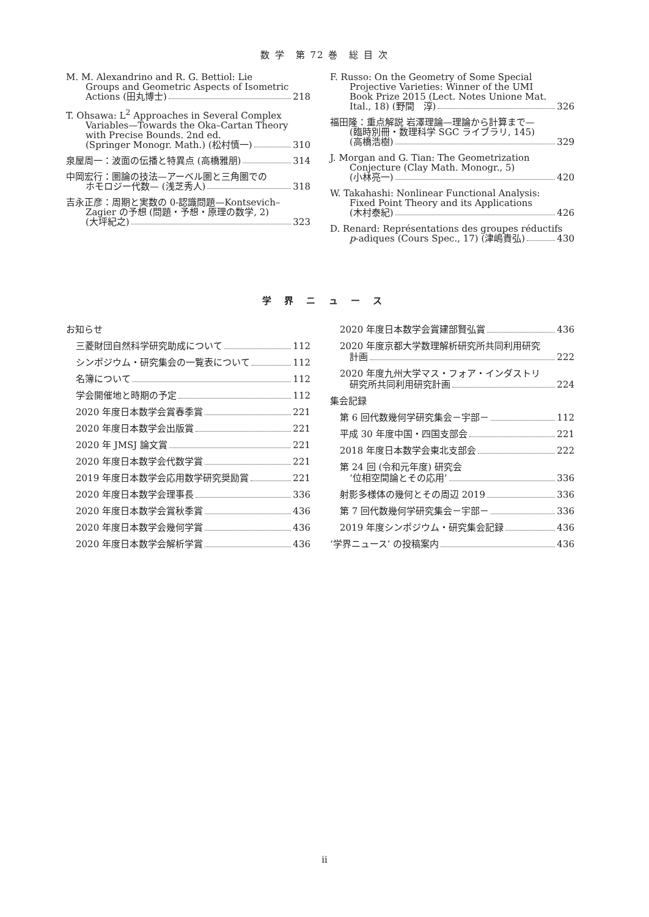数 学　第 72 巻　総 目 次
M. M. Alexandrino and R. G. Bettiol: Lie
Groups and Geometric Aspects of Isometric
Actions (田丸博士) 218
T. Ohsawa: L<sup>2</sup> Approaches in Several Complex
Variables—Towards the Oka–Cartan Theory
with Precise Bounds. 2nd ed.
(Springer Monogr. Math.) (松村慎一) 310
泉屋周一：波面の伝播と特異点 (高橋雅朋) 314
中岡宏行：圏論の技法—アーベル圏と三角圏での
ホモロジー代数— (浅芝秀人) 318
吉永正彦：周期と実数の 0-認識問題—Kontsevich–
Zagier の予想 (問題・予想・原理の数学, 2)
(大坪紀之) 323
F. Russo: On the Geometry of Some Special
Projective Varieties: Winner of the UMI
Book Prize 2015 (Lect. Notes Unione Mat.
Ital., 18) (野間　淳) 326
福田隆：重点解説 岩澤理論—理論から計算まで—
(臨時別冊・数理科学 SGC ライブラリ, 145)
(高橋浩樹) 329
J. Morgan and G. Tian: The Geometrization
Conjecture (Clay Math. Monogr., 5)
(小林亮一) 420
W. Takahashi: Nonlinear Functional Analysis:
Fixed Point Theory and its Applications
(木村泰紀) 426
D. Renard: Représentations des groupes réductifs
p -adiques (Cours Spec., 17) (津嶋貴弘) 430
学 界 ニ ュ ー ス
お知らせ
三菱財団自然科学研究助成について 112
シンポジウム・研究集会の一覧表について 112
名簿について 112
学会開催地と時期の予定 112
2020 年度日本数学会賞春季賞 221
2020 年度日本数学会出版賞 221
2020 年 JMSJ 論文賞 221
2020 年度日本数学会代数学賞 221
2019 年度日本数学会応用数学研究奨励賞 221
2020 年度日本数学会理事長 336
2020 年度日本数学会賞秋季賞 436
2020 年度日本数学会幾何学賞 436
2020 年度日本数学会解析学賞 436
2020 年度日本数学会賞建部賢弘賞 436
2020 年度京都大学数理解析研究所共同利用研究
計画 222
2020 年度九州大学マス・フォア・インダストリ
研究所共同利用研究計画 224
集会記録
第 6 回代数幾何学研究集会－宇部－ 112
平成 30 年度中国・四国支部会 221
2018 年度日本数学会東北支部会 222
第 24 回 (令和元年度) 研究会
‘位相空間論とその応用’ 336
射影多様体の幾何とその周辺 2019 336
第 7 回代数幾何学研究集会－宇部－ 336
2019 年度シンポジウム・研究集会記録 436
‘学界ニュース’ の投稿案内 436
ii